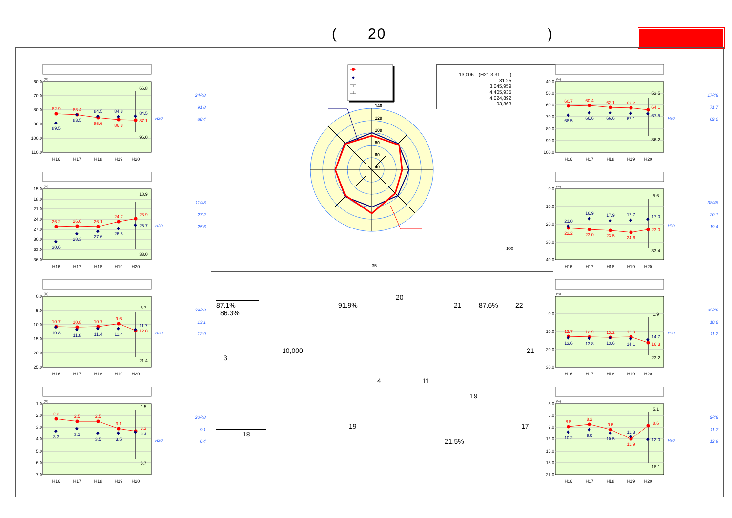( 20 )
60.0
70.0
80.0
90.0
100.0
110.0
(%)
H16
H17
H18
H19
H20
82.9
83.4
85.6
86.8
87.1
89.5
83.5
84.5
84.8
84.5
66.8
96.0
H20
24/48
91.8
88.4
15.0
18.0
21.0
24.0
27.0
30.0
33.0
36.0
(%)
H16
H17
H18
H19
H20
26.2
26.0
26.1
24.7
23.9
30.6
28.3
27.6
26.8
25.7
18.9
33.0
H20
11/48
27.2
25.6
0.0
5.0
10.0
15.0
20.0
25.0
(%)
H16
H17
H18
H19
H20
10.7
10.8
10.7
9.6
12.0
10.8
11.8
11.4
11.4
11.7
5.7
21.4
H20
29/48
13.1
12.9
1.0
2.0
3.0
4.0
5.0
6.0
7.0
(%)
H16
H17
H18
H19
H20
2.3
2.5
2.5
3.1
3.3
3.3
3.1
3.5
3.5
3.4
1.5
5.7
H20
20/48
9.1
6.4
13,006　(H21.3.31　　)
31.25
3,045,959
4,405,935
4,024,892
93,863
140
120
100
80
60
40
100
35
87.1%
86.3%
91.9%
20
21 87.6% 22
10,000 21
3
4 11
19
19 17
18
21.5%
40.0
50.0
60.0
70.0
80.0
90.0
100.0
(%)
H16
H17
H18
H19
H20
60.7
60.4
62.1
62.2
64.1
68.5
66.6
66.6
67.1
67.5
53.5
86.2
H20
17/48
71.7
69.0
0.0
10.0
20.0
30.0
40.0
(%)
H16
H17
H18
H19
H20
22.2
23.0
23.5
24.6
23.0
21.0
16.9
17.9
17.7
17.0
5.6
33.4
H20
38/48
20.1
19.4
0.0
10.0
20.0
30.0
(%)
H16
H17
H18
H19
H20
12.7
12.9
13.2
12.9
16.3
13.6
13.8
13.6
14.1
14.7
1.9
23.2
H20
35/48
10.6
11.2
3.0
6.0
9.0
12.0
15.0
18.0
21.0
(%)
H16
H17
H18
H19
H20
8.8
8.2
9.6
11.9
8.6
10.2
9.6
10.5
11.3
12.0
5.1
18.1
H20
9/48
11.7
12.9